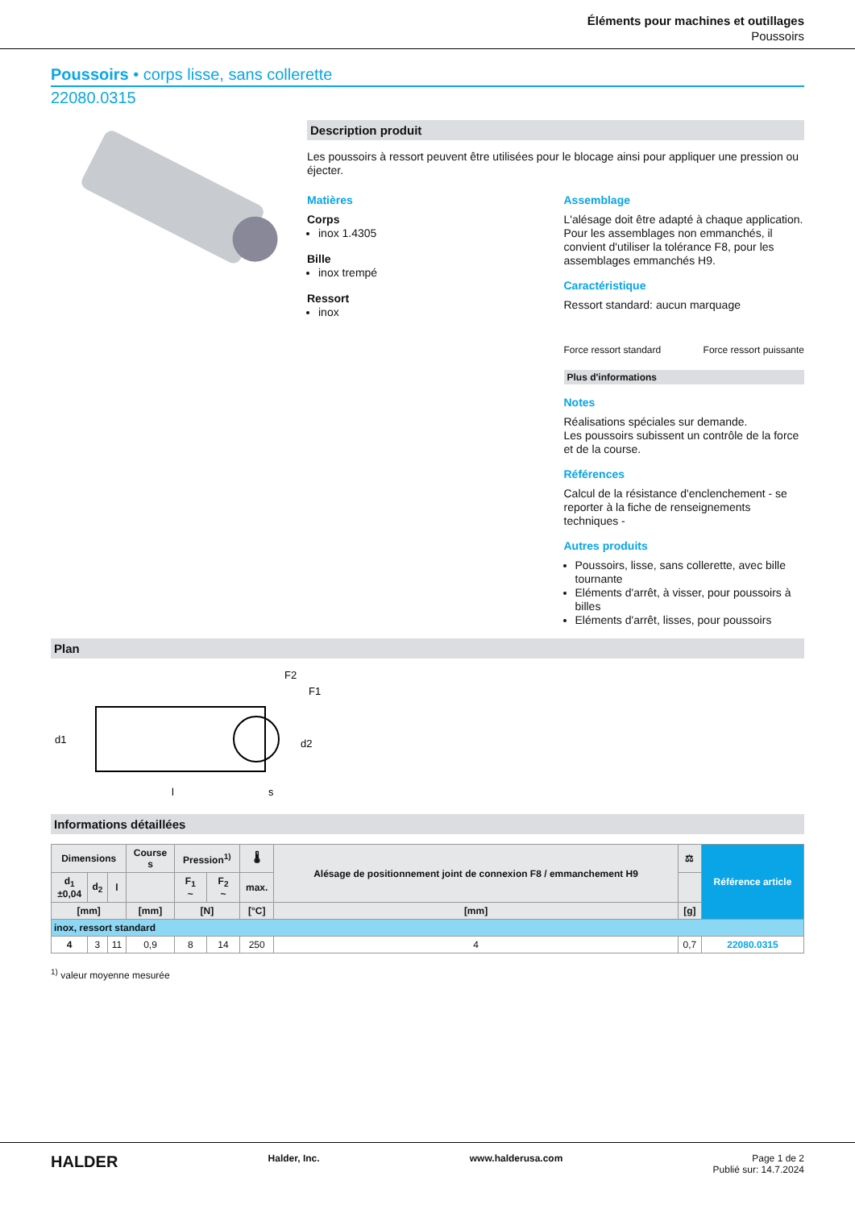Éléments pour machines et outillages
Poussoirs
Poussoirs • corps lisse, sans collerette
22080.0315
Description produit
Les poussoirs à ressort peuvent être utilisées pour le blocage ainsi pour appliquer une pression ou éjecter.
Matières
Corps
inox 1.4305
Bille
inox trempé
Ressort
inox
Assemblage
L'alésage doit être adapté à chaque application. Pour les assemblages non emmanchés, il convient d'utiliser la tolérance F8, pour les assemblages emmanchés H9.
Caractéristique
Ressort standard: aucun marquage
Force ressort standard Force ressort puissante
Plus d'informations
Notes
Réalisations spéciales sur demande.
Les poussoirs subissent un contrôle de la force et de la course.
Références
Calcul de la résistance d'enclenchement - se reporter à la fiche de renseignements techniques -
Autres produits
Poussoirs, lisse, sans collerette, avec bille tournante
Eléments d'arrêt, à visser, pour poussoirs à billes
Eléments d'arrêt, lisses, pour poussoirs
Plan
d1
l
s
F2
F1
d2
Informations détaillées
| Dimensions | | | Course s | Pression<sup>1)</sup> | | 🌡 | Alésage de positionnement joint de connexion F8 / emmanchement H9 | ⚖ | Référence article |
| --- | --- | --- | --- | --- | --- | --- | --- | --- | --- |
| d<sub>1</sub> ±0,04 | d<sub>2</sub> | l | | F<sub>1</sub> ~ | F<sub>2</sub> ~ | max. | | | |
| [mm] | | | [mm] | [N] | | [°C] | [mm] | [g] | |
| inox, ressort standard | | | | | | | | | |
| 4 | 3 | 11 | 0,9 | 8 | 14 | 250 | 4 | 0,7 | 22080.0315 |
<sup>1)</sup> valeur moyenne mesurée
HALDER Halder, Inc. www.halderusa.com Page 1 de 2
Publié sur: 14.7.2024